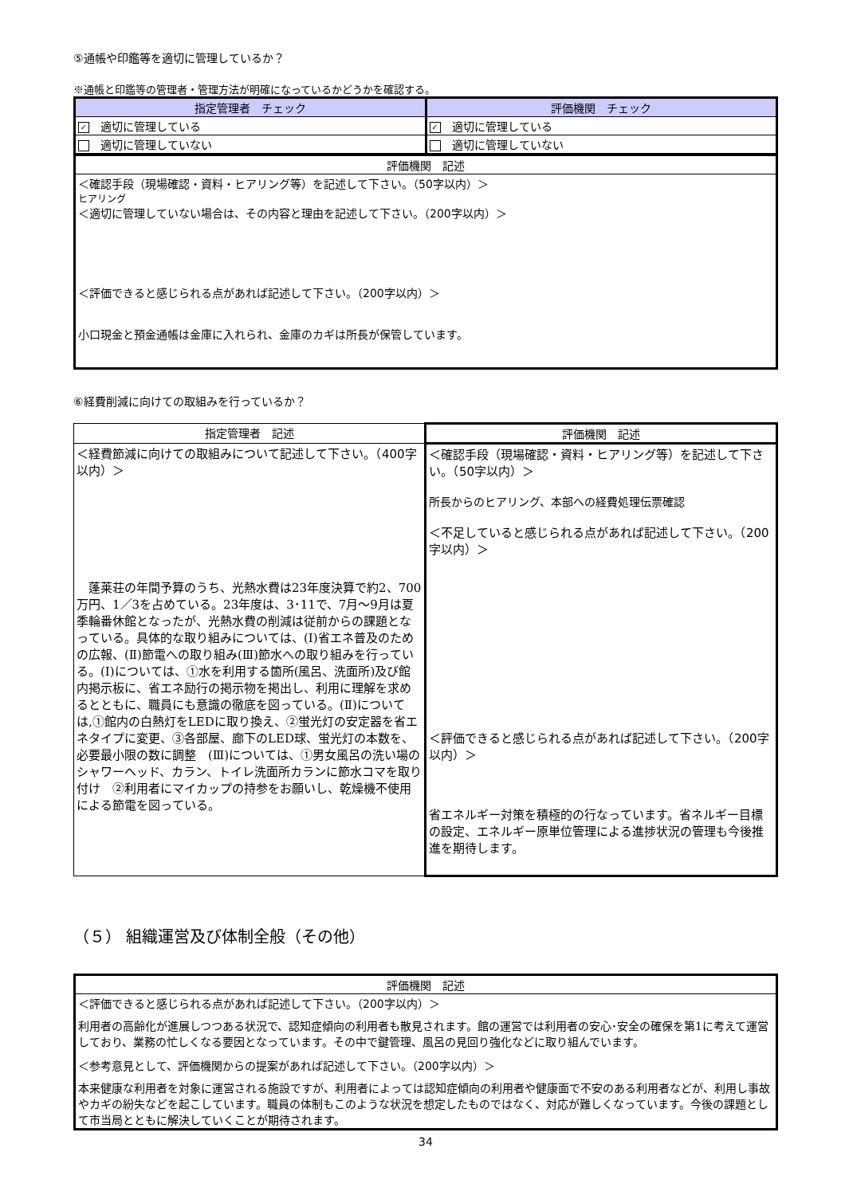⑤通帳や印鑑等を適切に管理しているか？
※通帳と印鑑等の管理者・管理方法が明確になっているかどうかを確認する。
| 指定管理者 チェック | 評価機関 チェック |
| --- | --- |
| ✓ 適切に管理している | ✓ 適切に管理している |
| 適切に管理していない | 適切に管理していない |
| 評価機関 記述 |
| ＜確認手段（現場確認・資料・ヒアリング等）を記述して下さい。（50字以内）＞ ヒアリング ＜適切に管理していない場合は、その内容と理由を記述して下さい。（200字以内）＞ ＜評価できると感じられる点があれば記述して下さい。（200字以内）＞ 小口現金と預金通帳は金庫に入れられ、金庫のカギは所長が保管しています。 |
⑥経費削減に向けての取組みを行っているか？
| 指定管理者 記述 | 評価機関 記述 |
| --- | --- |
| ＜経費節減に向けての取組みについて記述して下さい。（400字以内）＞ 蓬莱荘の年間予算のうち、光熱水費は23年度決算で約2、700万円、1／3を占めている。23年度は、3･11で、7月～9月は夏季輪番休館となったが、光熱水費の削減は従前からの課題となっている。具体的な取り組みについては、(Ⅰ)省エネ普及のための広報、(Ⅱ)節電への取り組み(Ⅲ)節水への取り組みを行っている。(Ⅰ)については、①水を利用する箇所(風呂、洗面所)及び館内掲示板に、省エネ励行の掲示物を掲出し、利用に理解を求めるとともに、職員にも意識の徹底を図っている。(Ⅱ)については,①館内の白熱灯をLEDに取り換え、②蛍光灯の安定器を省エネタイプに変更、③各部屋、廊下のLED球、蛍光灯の本数を、必要最小限の数に調整 (Ⅲ)については、①男女風呂の洗い場のシャワーヘッド、カラン、トイレ洗面所カランに節水コマを取り付け ②利用者にマイカップの持参をお願いし、乾燥機不使用による節電を図っている。 | ＜確認手段（現場確認・資料・ヒアリング等）を記述して下さい。（50字以内）＞ 所長からのヒアリング、本部への経費処理伝票確認 ＜不足していると感じられる点があれば記述して下さい。（200字以内）＞ ＜評価できると感じられる点があれば記述して下さい。（200字以内）＞ 省エネルギー対策を積極的の行なっています。省ネルギー目標の設定、エネルギー原単位管理による進捗状況の管理も今後推進を期待します。 |
（５） 組織運営及び体制全般（その他）
| 評価機関 記述 |
| ＜評価できると感じられる点があれば記述して下さい。（200字以内）＞ 利用者の高齢化が進展しつつある状況で、認知症傾向の利用者も散見されます。館の運営では利用者の安心･安全の確保を第1に考えて運営しており、業務の忙しくなる要因となっています。その中で鍵管理、風呂の見回り強化などに取り組んでいます。 ＜参考意見として、評価機関からの提案があれば記述して下さい。（200字以内）＞ 本来健康な利用者を対象に運営される施設ですが、利用者によっては認知症傾向の利用者や健康面で不安のある利用者などが、利用し事故やカギの紛失などを起こしています。職員の体制もこのような状況を想定したものではなく、対応が難しくなっています。今後の課題として市当局とともに解決していくことが期待されます。 |
34